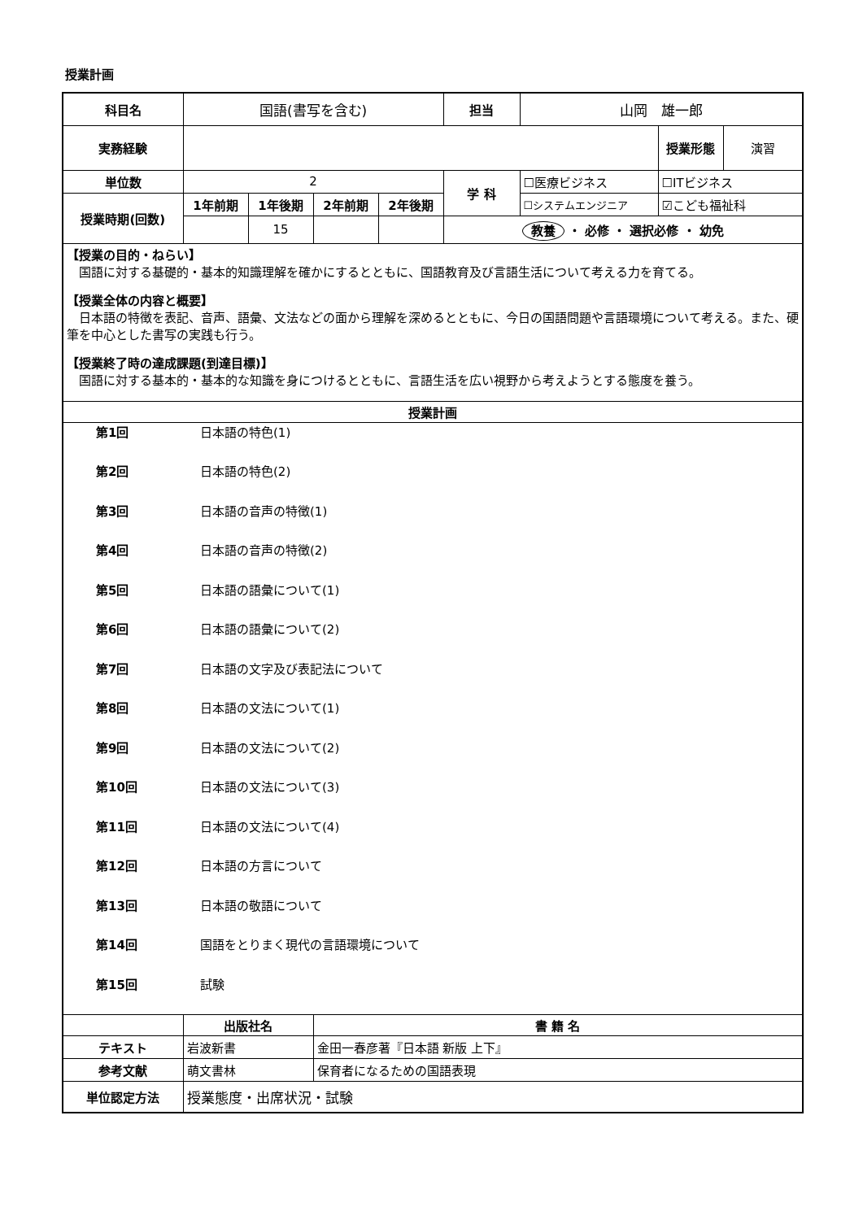授業計画
| 科目名 | 国語(書写を含む) | | | | 担当 | 山岡 雄一郎 | | |
| 実務経験 | | | | | | | 授業形態 | 演習 |
| 単位数 | 2 | | | | 学 科 | ☐医療ビジネス | ☐ITビジネス | |
| 授業時期(回数) | 1年前期 | 1年後期 | 2年前期 | 2年後期 | | ☐システムエンジニア | ☑こども福祉科 | |
| | | 15 | | | 教養 ・ 必修 ・ 選択必修 ・ 幼免 | | | |
| 【授業の目的・ねらい】 国語に対する基礎的・基本的知識理解を確かにするとともに、国語教育及び言語生活について考える力を育てる。 【授業全体の内容と概要】 日本語の特徴を表記、音声、語彙、文法などの面から理解を深めるとともに、今日の国語問題や言語環境について考える。また、硬筆を中心とした書写の実践も行う。 【授業終了時の達成課題(到達目標)】 国語に対する基本的・基本的な知識を身につけるとともに、言語生活を広い視野から考えようとする態度を養う。 | | | | | | | | |
| 授業計画 | | | | | | | | |
| / 第1回 / 日本語の特色(1) / / 第2回 / 日本語の特色(2) / / 第3回 / 日本語の音声の特徴(1) / / 第4回 / 日本語の音声の特徴(2) / / 第5回 / 日本語の語彙について(1) / / 第6回 / 日本語の語彙について(2) / / 第7回 / 日本語の文字及び表記法について / / 第8回 / 日本語の文法について(1) / / 第9回 / 日本語の文法について(2) / / 第10回 / 日本語の文法について(3) / / 第11回 / 日本語の文法について(4) / / 第12回 / 日本語の方言について / / 第13回 / 日本語の敬語について / / 第14回 / 国語をとりまく現代の言語環境について / / 第15回 / 試験 / | | | | | | | | |
| | 出版社名 | | 書 籍 名 | | | | | |
| テキスト | 岩波新書 | | 金田一春彦著『日本語 新版 上下』 | | | | | |
| 参考文献 | 萌文書林 | | 保育者になるための国語表現 | | | | | |
| 単位認定方法 | 授業態度・出席状況・試験 | | | | | | | |